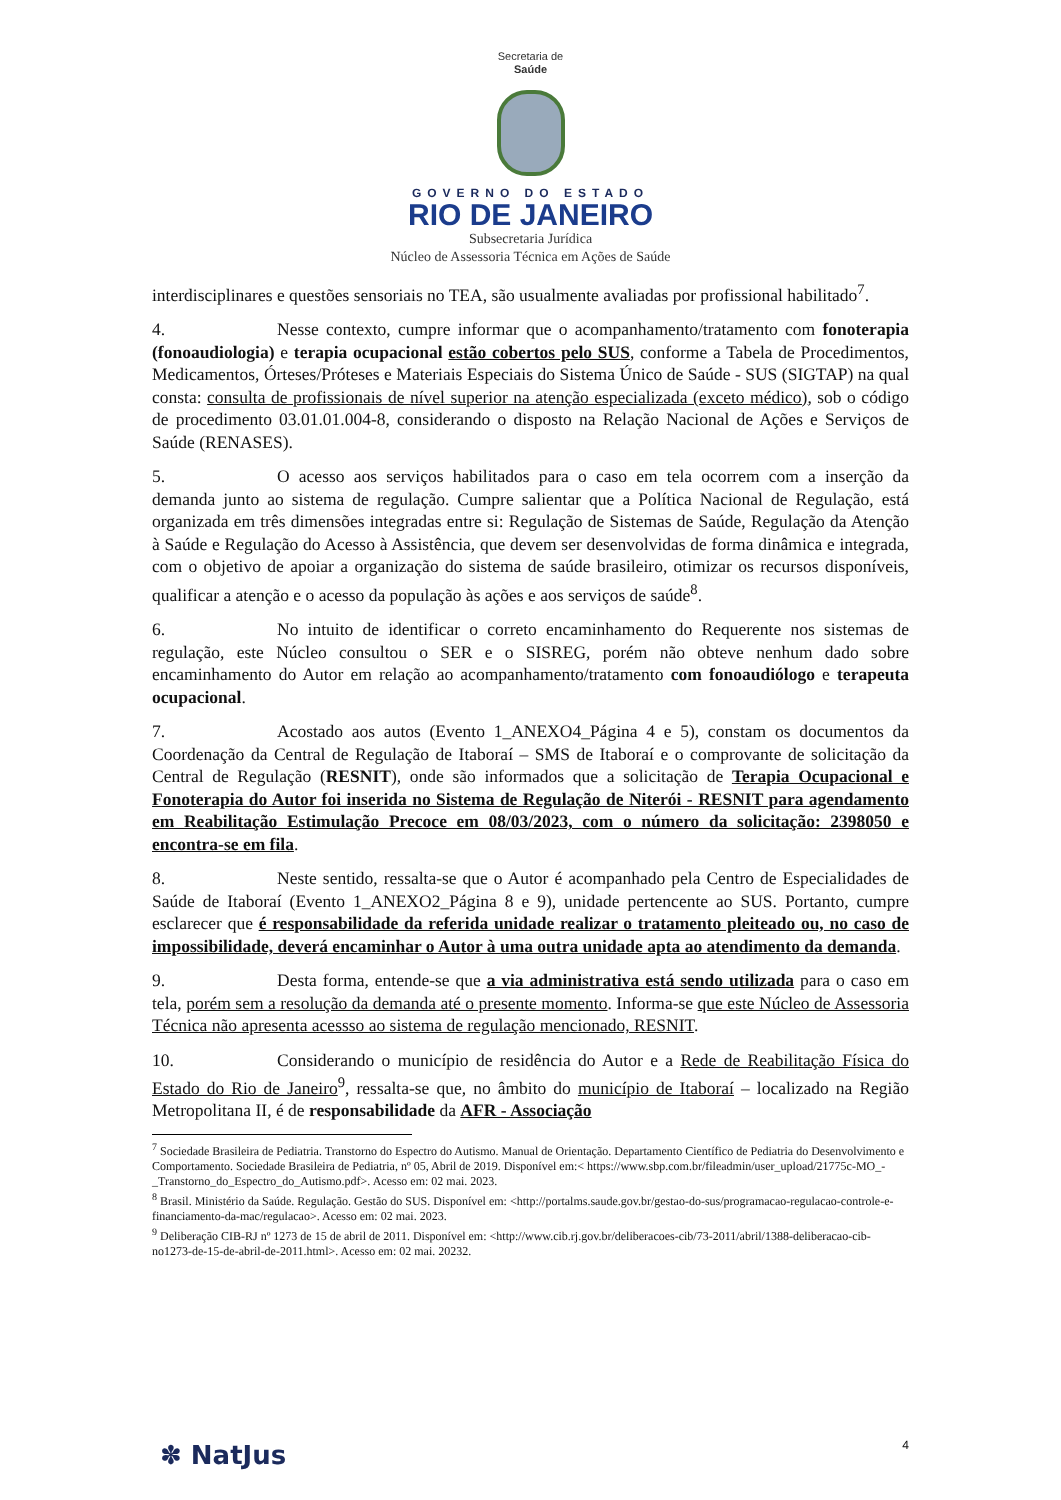Secretaria de
Saúde
GOVERNO DO ESTADO
RIO DE JANEIRO
Subsecretaria Jurídica
Núcleo de Assessoria Técnica em Ações de Saúde
interdisciplinares e questões sensoriais no TEA, são usualmente avaliadas por profissional habilitado<sup>7</sup>.
4. Nesse contexto, cumpre informar que o acompanhamento/tratamento com fonoterapia (fonoaudiologia) e terapia ocupacional estão cobertos pelo SUS, conforme a Tabela de Procedimentos, Medicamentos, Órteses/Próteses e Materiais Especiais do Sistema Único de Saúde - SUS (SIGTAP) na qual consta: consulta de profissionais de nível superior na atenção especializada (exceto médico), sob o código de procedimento 03.01.01.004-8, considerando o disposto na Relação Nacional de Ações e Serviços de Saúde (RENASES).
5. O acesso aos serviços habilitados para o caso em tela ocorrem com a inserção da demanda junto ao sistema de regulação. Cumpre salientar que a Política Nacional de Regulação, está organizada em três dimensões integradas entre si: Regulação de Sistemas de Saúde, Regulação da Atenção à Saúde e Regulação do Acesso à Assistência, que devem ser desenvolvidas de forma dinâmica e integrada, com o objetivo de apoiar a organização do sistema de saúde brasileiro, otimizar os recursos disponíveis, qualificar a atenção e o acesso da população às ações e aos serviços de saúde<sup>8</sup>.
6. No intuito de identificar o correto encaminhamento do Requerente nos sistemas de regulação, este Núcleo consultou o SER e o SISREG, porém não obteve nenhum dado sobre encaminhamento do Autor em relação ao acompanhamento/tratamento com fonoaudiólogo e terapeuta ocupacional.
7. Acostado aos autos (Evento 1_ANEXO4_Página 4 e 5), constam os documentos da Coordenação da Central de Regulação de Itaboraí – SMS de Itaboraí e o comprovante de solicitação da Central de Regulação (RESNIT), onde são informados que a solicitação de Terapia Ocupacional e Fonoterapia do Autor foi inserida no Sistema de Regulação de Niterói - RESNIT para agendamento em Reabilitação Estimulação Precoce em 08/03/2023, com o número da solicitação: 2398050 e encontra-se em fila.
8. Neste sentido, ressalta-se que o Autor é acompanhado pela Centro de Especialidades de Saúde de Itaboraí (Evento 1_ANEXO2_Página 8 e 9), unidade pertencente ao SUS. Portanto, cumpre esclarecer que é responsabilidade da referida unidade realizar o tratamento pleiteado ou, no caso de impossibilidade, deverá encaminhar o Autor à uma outra unidade apta ao atendimento da demanda.
9. Desta forma, entende-se que a via administrativa está sendo utilizada para o caso em tela, porém sem a resolução da demanda até o presente momento. Informa-se que este Núcleo de Assessoria Técnica não apresenta acessso ao sistema de regulação mencionado, RESNIT.
10. Considerando o município de residência do Autor e a Rede de Reabilitação Física do Estado do Rio de Janeiro<sup>9</sup>, ressalta-se que, no âmbito do município de Itaboraí – localizado na Região Metropolitana II, é de responsabilidade da AFR - Associação
<sup>7</sup> Sociedade Brasileira de Pediatria. Transtorno do Espectro do Autismo. Manual de Orientação. Departamento Científico de Pediatria do Desenvolvimento e Comportamento. Sociedade Brasileira de Pediatria, nº 05, Abril de 2019. Disponível em:< https://www.sbp.com.br/fileadmin/user_upload/21775c-MO_-_Transtorno_do_Espectro_do_Autismo.pdf>. Acesso em: 02 mai. 2023.
<sup>8</sup> Brasil. Ministério da Saúde. Regulação. Gestão do SUS. Disponível em: <http://portalms.saude.gov.br/gestao-do-sus/programacao-regulacao-controle-e-financiamento-da-mac/regulacao>. Acesso em: 02 mai. 2023.
<sup>9</sup> Deliberação CIB-RJ nº 1273 de 15 de abril de 2011. Disponível em: <http://www.cib.rj.gov.br/deliberacoes-cib/73-2011/abril/1388-deliberacao-cib-no1273-de-15-de-abril-de-2011.html>. Acesso em: 02 mai. 20232.
4 ✽ NatJus